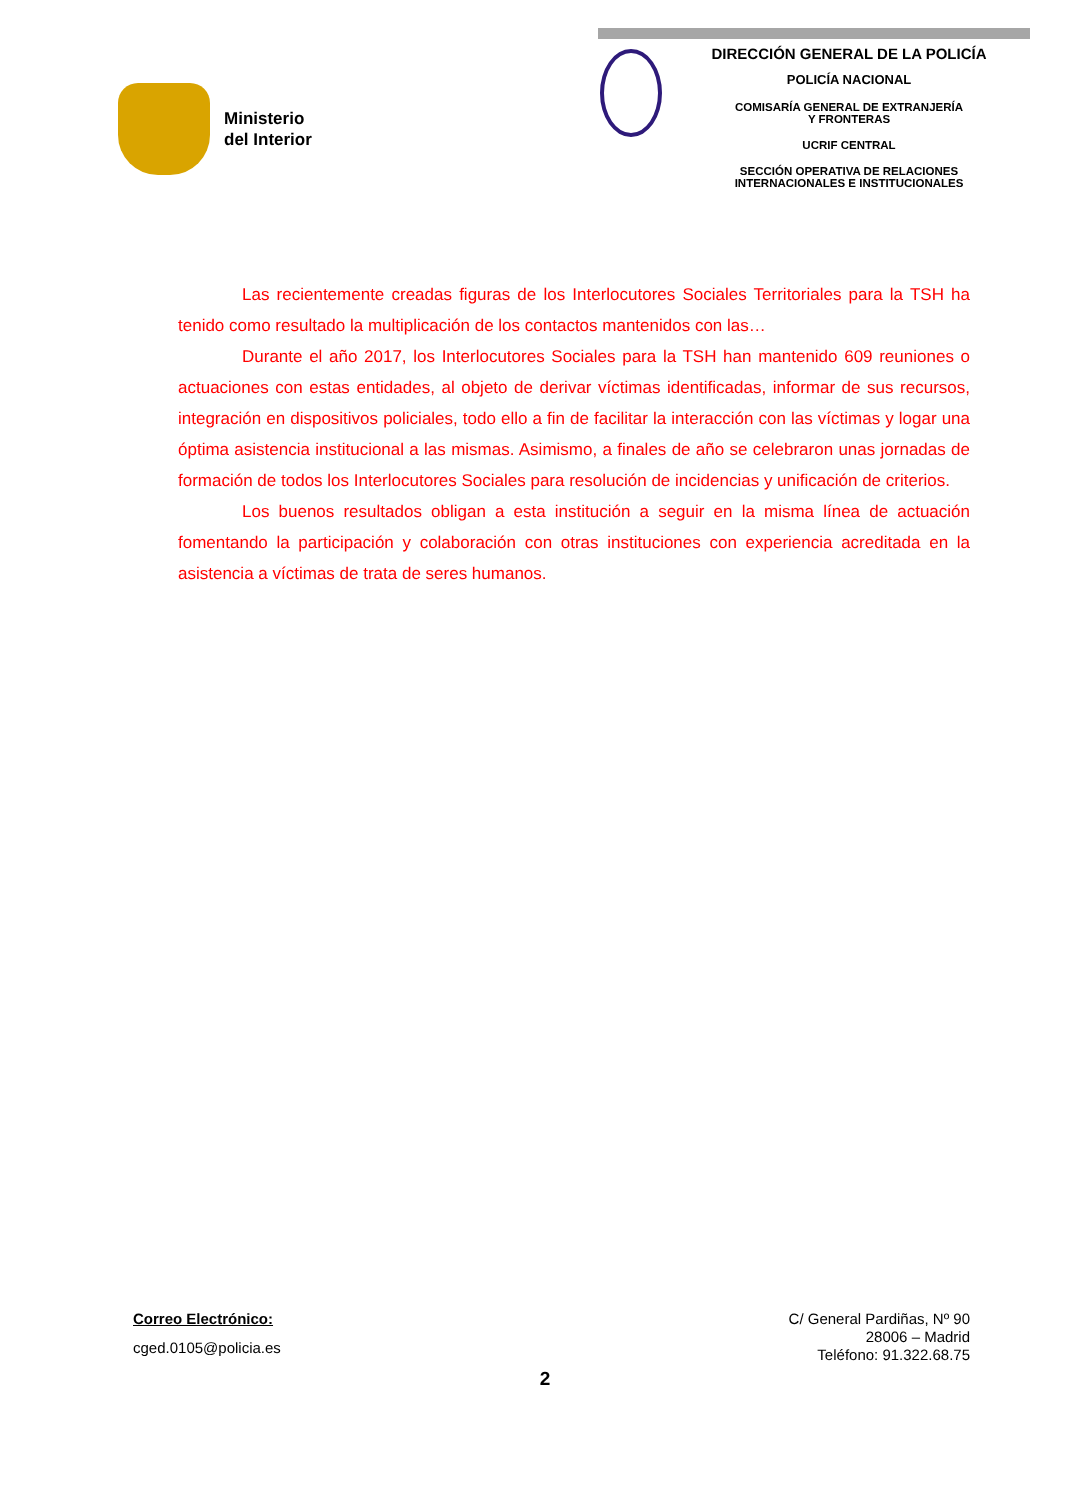Ministerio
del Interior
DIRECCIÓN GENERAL DE LA POLICÍA
POLICÍA NACIONAL
COMISARÍA GENERAL DE EXTRANJERÍA
Y FRONTERAS
UCRIF CENTRAL
SECCIÓN OPERATIVA DE RELACIONES
INTERNACIONALES E INSTITUCIONALES
Las recientemente creadas figuras de los Interlocutores Sociales Territoriales para la TSH ha tenido como resultado la multiplicación de los contactos mantenidos con las…
Durante el año 2017, los Interlocutores Sociales para la TSH han mantenido 609 reuniones o actuaciones con estas entidades, al objeto de derivar víctimas identificadas, informar de sus recursos, integración en dispositivos policiales, todo ello a fin de facilitar la interacción con las víctimas y logar una óptima asistencia institucional a las mismas. Asimismo, a finales de año se celebraron unas jornadas de formación de todos los Interlocutores Sociales para resolución de incidencias y unificación de criterios.
Los buenos resultados obligan a esta institución a seguir en la misma línea de actuación fomentando la participación y colaboración con otras instituciones con experiencia acreditada en la asistencia a víctimas de trata de seres humanos.
Correo Electrónico:
cged.0105@policia.es
C/ General Pardiñas, Nº 90
28006 – Madrid
Teléfono: 91.322.68.75
2